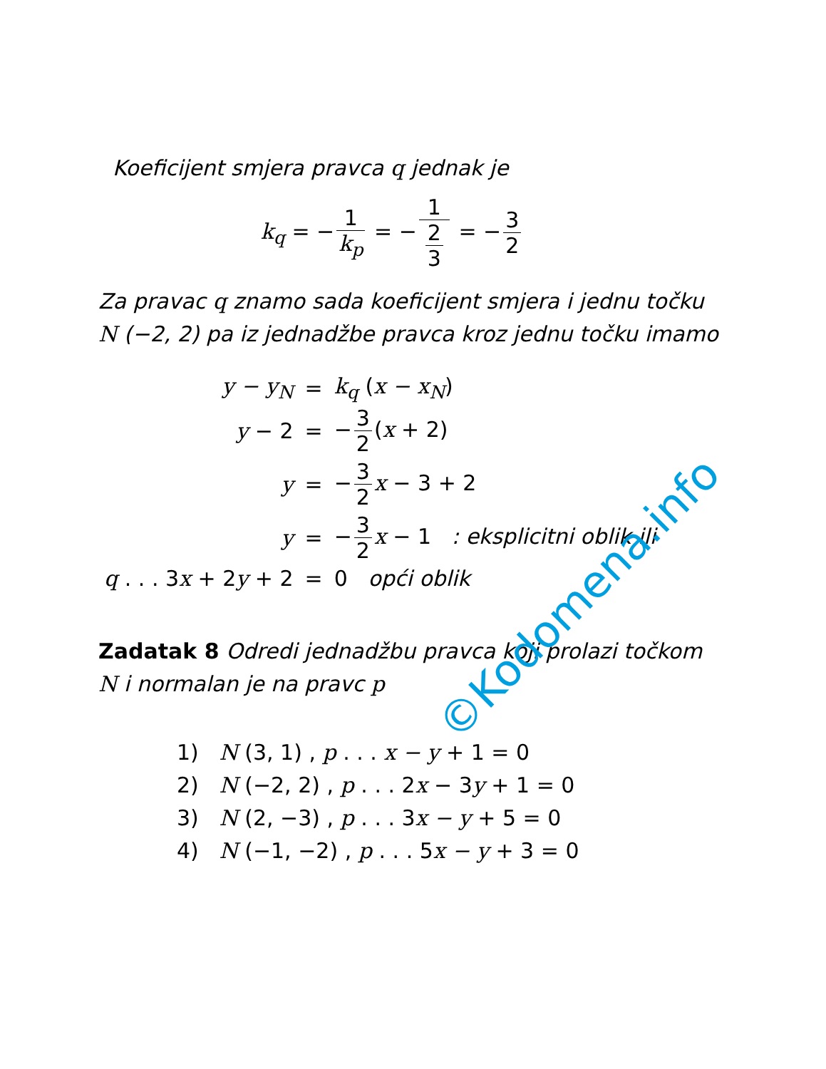Koeficijent smjera pravca q jednak je
k<sub>q</sub> = − 1 k<sub>p</sub> = − 1 2 3 = − 3 2
Za pravac q znamo sada koeficijent smjera i jednu točku N (−2, 2) pa iz jednadžbe pravca kroz jednu točku imamo
| y − y<sub>N</sub> | = | k<sub>q</sub> ( x − x<sub>N</sub> ) |
| y − 2 | = | − 3 2 ( x + 2) |
| y | = | − 3 2 x − 3 + 2 |
| y | = | − 3 2 x − 1 : eksplicitni oblik ili |
| q . . . 3 x + 2 y + 2 | = | 0 opći oblik |
Zadatak 8 Odredi jednadžbu pravca koji prolazi točkom N i normalan je na pravc p
1) N (3, 1) , p . . . x − y + 1 = 0
2) N (−2, 2) , p . . . 2x − 3y + 1 = 0
3) N (2, −3) , p . . . 3x − y + 5 = 0
4) N (−1, −2) , p . . . 5x − y + 3 = 0
©Kodomena.info